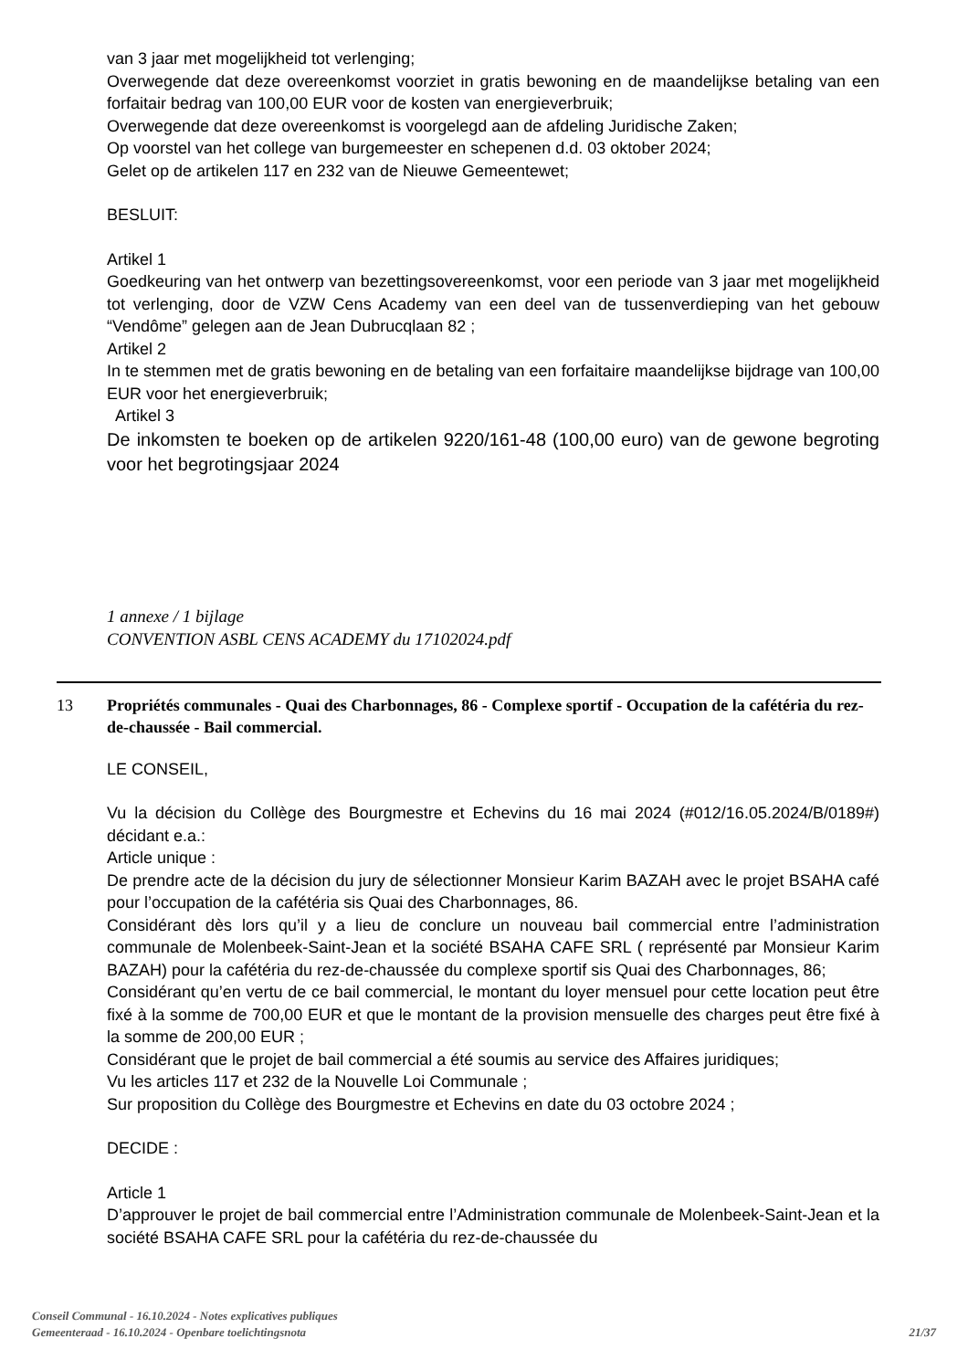van 3 jaar met mogelijkheid tot verlenging;
Overwegende dat deze overeenkomst voorziet in gratis bewoning en de maandelijkse betaling van een forfaitair bedrag van 100,00 EUR voor de kosten van energieverbruik;
Overwegende dat deze overeenkomst is voorgelegd aan de afdeling Juridische Zaken;
Op voorstel van het college van burgemeester en schepenen d.d. 03 oktober 2024;
Gelet op de artikelen 117 en 232 van de Nieuwe Gemeentewet;
BESLUIT:
Artikel 1
Goedkeuring van het ontwerp van bezettingsovereenkomst, voor een periode van 3 jaar met mogelijkheid tot verlenging, door de VZW Cens Academy van een deel van de tussenverdieping van het gebouw “Vendôme” gelegen aan de Jean Dubrucqlaan 82 ;
Artikel 2
In te stemmen met de gratis bewoning en de betaling van een forfaitaire maandelijkse bijdrage van 100,00 EUR voor het energieverbruik;
Artikel 3
De inkomsten te boeken op de artikelen 9220/161-48 (100,00 euro) van de gewone begroting voor het begrotingsjaar 2024
1 annexe / 1 bijlage
CONVENTION ASBL CENS ACADEMY du 17102024.pdf
13 Propriétés communales - Quai des Charbonnages, 86 - Complexe sportif - Occupation de la cafétéria du rez-de-chaussée - Bail commercial.
LE CONSEIL,
Vu la décision du Collège des Bourgmestre et Echevins du 16 mai 2024 (#012/16.05.2024/B/0189#) décidant e.a.:
Article unique :
De prendre acte de la décision du jury de sélectionner Monsieur Karim BAZAH avec le projet BSAHA café pour l’occupation de la cafétéria sis Quai des Charbonnages, 86.
Considérant dès lors qu’il y a lieu de conclure un nouveau bail commercial entre l’administration communale de Molenbeek-Saint-Jean et la société BSAHA CAFE SRL ( représenté par Monsieur Karim BAZAH) pour la cafétéria du rez-de-chaussée du complexe sportif sis Quai des Charbonnages, 86;
Considérant qu’en vertu de ce bail commercial, le montant du loyer mensuel pour cette location peut être fixé à la somme de 700,00 EUR et que le montant de la provision mensuelle des charges peut être fixé à la somme de 200,00 EUR ;
Considérant que le projet de bail commercial a été soumis au service des Affaires juridiques;
Vu les articles 117 et 232 de la Nouvelle Loi Communale ;
Sur proposition du Collège des Bourgmestre et Echevins en date du 03 octobre 2024 ;
DECIDE :
Article 1
D’approuver le projet de bail commercial entre l’Administration communale de Molenbeek-Saint-Jean et la société BSAHA CAFE SRL pour la cafétéria du rez-de-chaussée du
Conseil Communal - 16.10.2024 - Notes explicatives publiques
Gemeenteraad - 16.10.2024 - Openbare toelichtingsnota
21/37